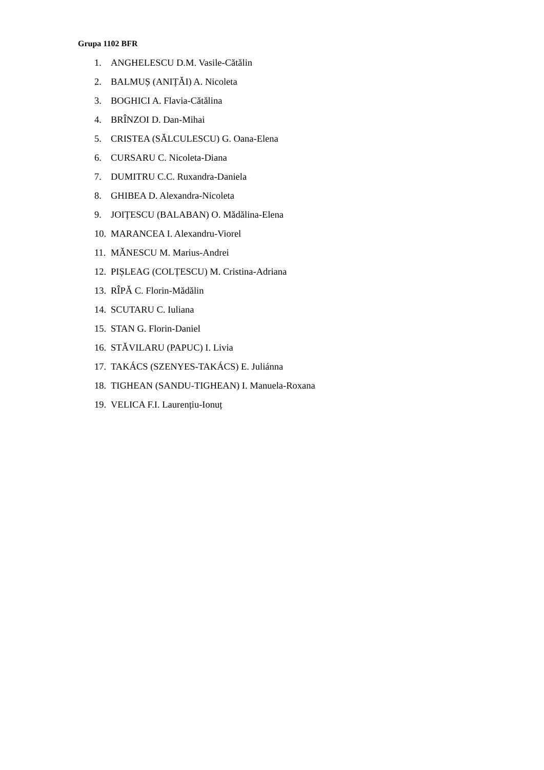Grupa 1102 BFR
1. ANGHELESCU D.M. Vasile-Cătălin
2. BALMUȘ (ANIȚĂI) A. Nicoleta
3. BOGHICI A. Flavia-Cătălina
4. BRÎNZOI D. Dan-Mihai
5. CRISTEA (SĂLCULESCU) G. Oana-Elena
6. CURSARU C. Nicoleta-Diana
7. DUMITRU C.C. Ruxandra-Daniela
8. GHIBEA D. Alexandra-Nicoleta
9. JOIȚESCU (BALABAN) O. Mădălina-Elena
10. MARANCEA I. Alexandru-Viorel
11. MĂNESCU M. Marius-Andrei
12. PIȘLEAG (COLȚESCU) M. Cristina-Adriana
13. RÎPĂ C. Florin-Mădălin
14. SCUTARU C. Iuliana
15. STAN G. Florin-Daniel
16. STĂVILARU (PAPUC) I. Livia
17. TAKÁCS (SZENYES-TAKÁCS) E. Juliánna
18. TIGHEAN (SANDU-TIGHEAN) I. Manuela-Roxana
19. VELICA F.I. Laurențiu-Ionuț